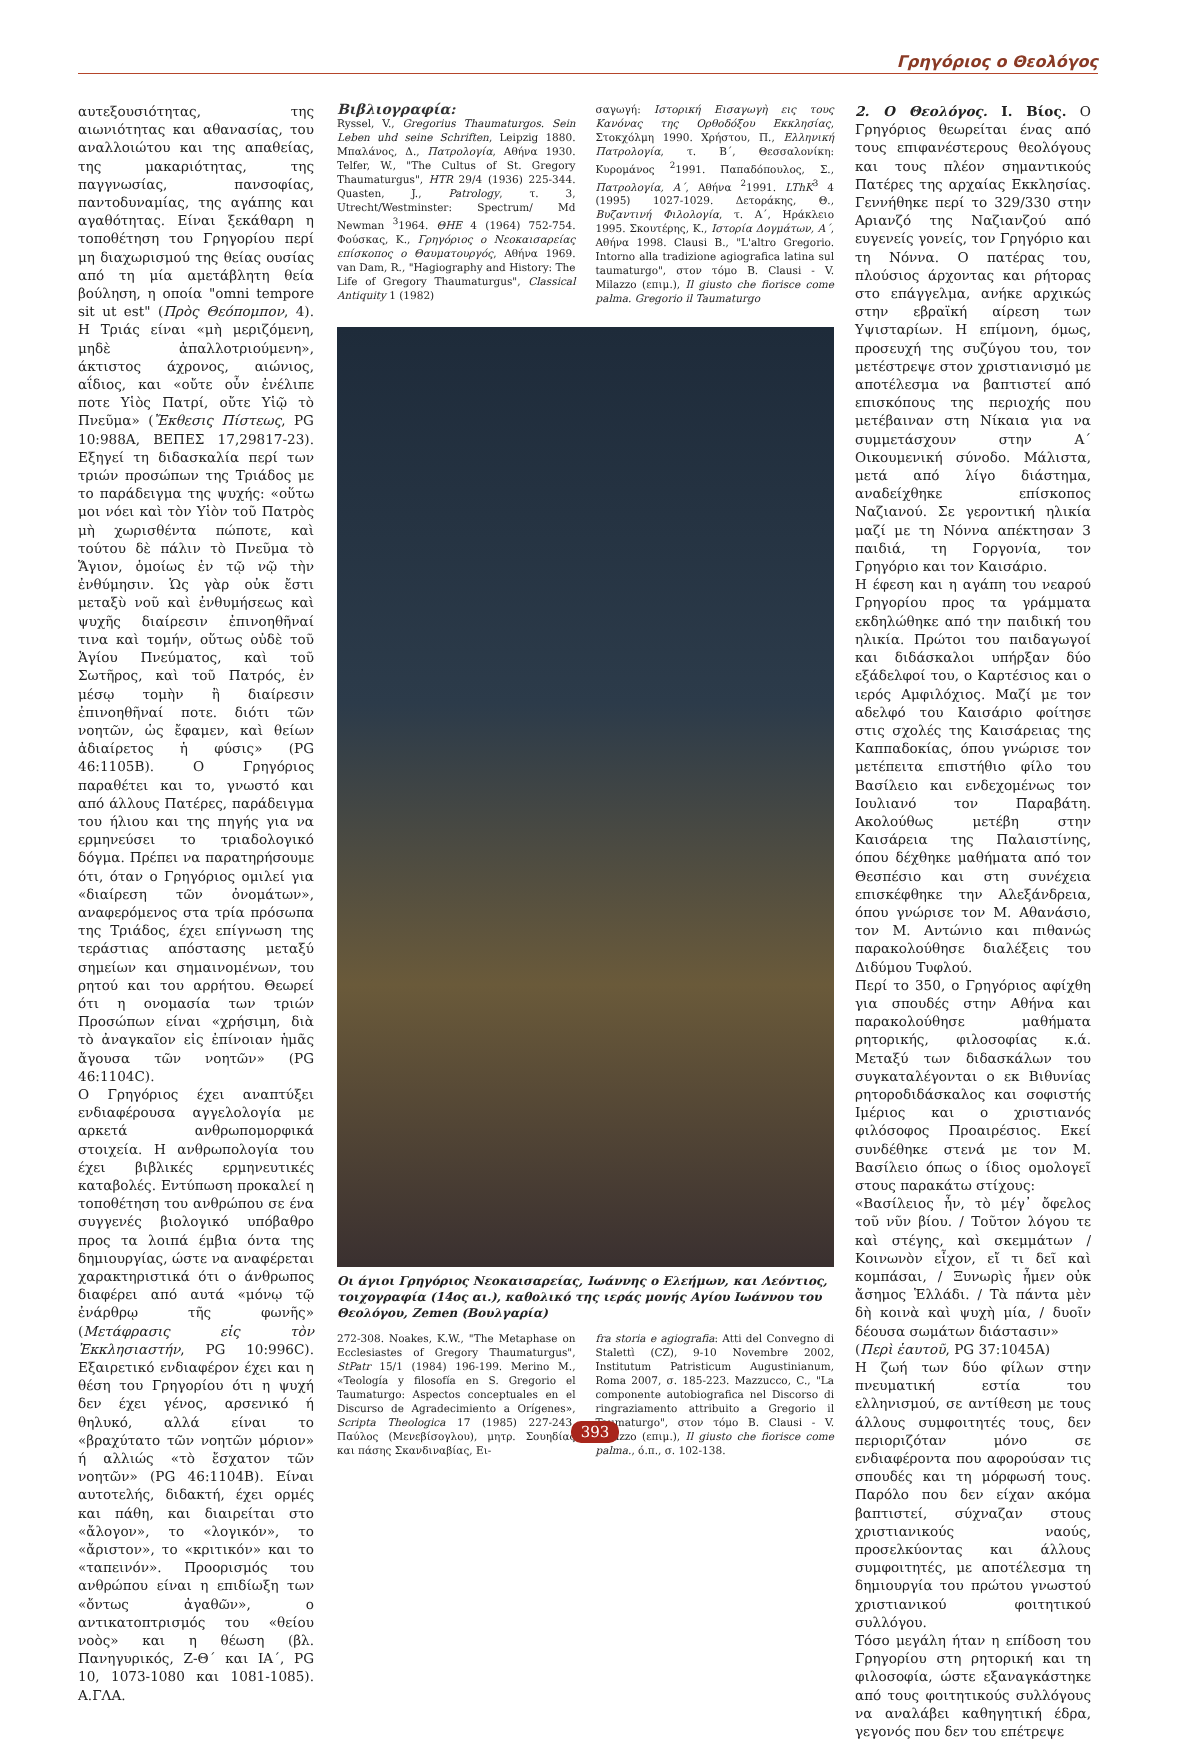Γρηγόριος ο Θεολόγος
αυτεξουσιότητας, της αιωνιότητας και αθανασίας, του αναλλοιώτου και της απαθείας, της μακαριότητας, της παγγνωσίας, πανσοφίας, παντοδυναμίας, της αγάπης και αγαθότητας. Είναι ξεκάθαρη η τοποθέτηση του Γρηγορίου περί μη διαχωρισμού της θείας ουσίας από τη μία αμετάβλητη θεία βούληση, η οποία "omni tempore sit ut est" (Πρὸς Θεόπομπον, 4). Η Τριάς είναι «μὴ μεριζόμενη, μηδὲ ἀπαλλοτριούμενη», άκτιστος άχρονος, αιώνιος, αΐδιος, και «οὔτε οὖν ἐνέλιπε ποτε Υἱὸς Πατρί, οὔτε Υἱῷ τὸ Πνεῦμα» (Ἔκθεσις Πίστεως, PG 10:988A, ΒΕΠΕΣ 17,29817-23). Εξηγεί τη διδασκαλία περί των τριών προσώπων της Τριάδος με το παράδειγμα της ψυχής: «οὕτω μοι νόει καὶ τὸν Υἱὸν τοῦ Πατρὸς μὴ χωρισθέντα πώποτε, καὶ τούτου δὲ πάλιν τὸ Πνεῦμα τὸ Ἅγιον, ὁμοίως ἐν τῷ νῷ τὴν ἐνθύμησιν. Ὡς γὰρ οὐκ ἔστι μεταξὺ νοῦ καὶ ἐνθυμήσεως καὶ ψυχῆς διαίρεσιν ἐπινοηθῆναί τινα καὶ τομήν, οὕτως οὐδὲ τοῦ Ἁγίου Πνεύματος, καὶ τοῦ Σωτῆρος, καὶ τοῦ Πατρός, ἐν μέσῳ τομὴν ἢ διαίρεσιν ἐπινοηθῆναί ποτε. διότι τῶν νοητῶν, ὡς ἔφαμεν, καὶ θείων ἀδιαίρετος ἡ φύσις» (PG 46:1105B). Ο Γρηγόριος παραθέτει και το, γνωστό και από άλλους Πατέρες, παράδειγμα του ήλιου και της πηγής για να ερμηνεύσει το τριαδολογικό δόγμα. Πρέπει να παρατηρήσουμε ότι, όταν ο Γρηγόριος ομιλεί για «διαίρεση τῶν ὀνομάτων», αναφερόμενος στα τρία πρόσωπα της Τριάδος, έχει επίγνωση της τεράστιας απόστασης μεταξύ σημείων και σημαινομένων, του ρητού και του αρρήτου. Θεωρεί ότι η ονομασία των τριών Προσώπων είναι «χρήσιμη, διὰ τὸ ἀναγκαῖον εἰς ἐπίνοιαν ἡμᾶς ἄγουσα τῶν νοητῶν» (PG 46:1104C).
Ο Γρηγόριος έχει αναπτύξει ενδιαφέρουσα αγγελολογία με αρκετά ανθρωπομορφικά στοιχεία. Η ανθρωπολογία του έχει βιβλικές ερμηνευτικές καταβολές. Εντύπωση προκαλεί η τοποθέτηση του ανθρώπου σε ένα συγγενές βιολογικό υπόβαθρο προς τα λοιπά έμβια όντα της δημιουργίας, ώστε να αναφέρεται χαρακτηριστικά ότι ο άνθρωπος διαφέρει από αυτά «μόνῳ τῷ ἐνάρθρῳ τῆς φωνῆς» (Μετάφρασις εἰς τὸν Ἐκκλησιαστήν, PG 10:996C). Εξαιρετικό ενδιαφέρον έχει και η θέση του Γρηγορίου ότι η ψυχή δεν έχει γένος, αρσενικό ή θηλυκό, αλλά είναι το «βραχύτατο τῶν νοητῶν μόριον» ή αλλιώς «τὸ ἔσχατον τῶν νοητῶν» (PG 46:1104B). Είναι αυτοτελής, διδακτή, έχει ορμές και πάθη, και διαιρείται στο «ἄλογον», το «λογικόν», το «ἄριστον», το «κριτικόν» και το «ταπεινόν». Προορισμός του ανθρώπου είναι η επιδίωξη των «ὄντως ἀγαθῶν», ο αντικατοπτρισμός του «θείου νοὸς» και η θέωση (βλ. Πανηγυρικός, Ζ-Θ΄ και ΙΑ΄, PG 10, 1073-1080 και 1081-1085). Α.ΓΛΑ.
Βιβλιογραφία:
Ryssel, V., Gregorius Thaumaturgos. Sein Leben uhd seine Schriften, Leipzig 1880. Μπαλάνος, Δ., Πατρολογία, Αθήνα 1930. Telfer, W., "The Cultus of St. Gregory Thaumaturgus", HTR 29/4 (1936) 225-344. Quasten, J., Patrology, τ. 3, Utrecht/Westminster: Spectrum/ Md Newman <sup>3</sup>1964. ΘΗΕ 4 (1964) 752-754. Φούσκας, Κ., Γρηγόριος ο Νεοκαισαρείας επίσκοπος ο Θαυματουργός, Αθήνα 1969. van Dam, R., "Hagiography and History: The Life of Gregory Thaumaturgus", Classical Antiquity 1 (1982)
σαγωγή: Ιστορική Εισαγωγὴ εις τους Κανόνας της Ορθοδόξου Εκκλησίας, Στοκχόλμη 1990. Χρήστου, Π., Ελληνική Πατρολογία, τ. Β΄, Θεσσαλονίκη: Κυρομάνος <sup>2</sup>1991. Παπαδόπουλος, Σ., Πατρολογία, Α΄, Αθήνα <sup>2</sup>1991. LThK<sup>3</sup> 4 (1995) 1027-1029. Δετοράκης, Θ., Βυζαντινή Φιλολογία, τ. Α΄, Ηράκλειο 1995. Σκουτέρης, Κ., Ιστορία Δογμάτων, Α΄, Αθήνα 1998. Clausi B., "L'altro Gregorio. Intorno alla tradizione agiografica latina sul taumaturgo", στον τόμο B. Clausi - V. Milazzo (επιμ.), Il giusto che fiorisce come palma. Gregorio il Taumaturgo
Οι άγιοι Γρηγόριος Νεοκαισαρείας, Ιωάννης ο Ελεήμων, και Λεόντιος, τοιχογραφία (14ος αι.), καθολικό της ιεράς μονής Αγίου Ιωάννου του Θεολόγου, Zemen (Βουλγαρία)
272-308. Noakes, K.W., "The Metaphase on Ecclesiastes of Gregory Thaumaturgus", StPatr 15/1 (1984) 196-199. Merino M., «Teología y filosofía en S. Gregorio el Taumaturgo: Aspectos conceptuales en el Discurso de Agradecimiento a Orígenes», Scripta Theologica 17 (1985) 227-243. Παύλος (Μενεβίσογλου), μητρ. Σουηδίας και πάσης Σκανδιναβίας, Ει-
fra storia e agiografia: Atti del Convegno di Stalettì (CZ), 9-10 Novembre 2002, Institutum Patristicum Augustinianum, Roma 2007, σ. 185-223. Mazzucco, C., "La componente autobiografica nel Discorso di ringraziamento attribuito a Gregorio il Taumaturgo", στον τόμο B. Clausi - V. Milazzo (επιμ.), Il giusto che fiorisce come palma., ό.π., σ. 102-138.
2. Ο Θεολόγος. Ι. Βίος. Ο Γρηγόριος θεωρείται ένας από τους επιφανέστερους θεολόγους και τους πλέον σημαντικούς Πατέρες της αρχαίας Εκκλησίας. Γεννήθηκε περί το 329/330 στην Αριανζό της Ναζιανζού από ευγενείς γονείς, τον Γρηγόριο και τη Νόννα. Ο πατέρας του, πλούσιος άρχοντας και ρήτορας στο επάγγελμα, ανήκε αρχικώς στην εβραϊκή αίρεση των Υψισταρίων. Η επίμονη, όμως, προσευχή της συζύγου του, τον μετέστρεψε στον χριστιανισμό με αποτέλεσμα να βαπτιστεί από επισκόπους της περιοχής που μετέβαιναν στη Νίκαια για να συμμετάσχουν στην Α΄ Οικουμενική σύνοδο. Μάλιστα, μετά από λίγο διάστημα, αναδείχθηκε επίσκοπος Ναζιανού. Σε γεροντική ηλικία μαζί με τη Νόννα απέκτησαν 3 παιδιά, τη Γοργονία, τον Γρηγόριο και τον Καισάριο.
Η έφεση και η αγάπη του νεαρού Γρηγορίου προς τα γράμματα εκδηλώθηκε από την παιδική του ηλικία. Πρώτοι του παιδαγωγοί και διδάσκαλοι υπήρξαν δύο εξάδελφοί του, ο Καρτέσιος και ο ιερός Αμφιλόχιος. Μαζί με τον αδελφό του Καισάριο φοίτησε στις σχολές της Καισάρειας της Καππαδοκίας, όπου γνώρισε τον μετέπειτα επιστήθιο φίλο του Βασίλειο και ενδεχομένως τον Ιουλιανό τον Παραβάτη. Ακολούθως μετέβη στην Καισάρεια της Παλαιστίνης, όπου δέχθηκε μαθήματα από τον Θεσπέσιο και στη συνέχεια επισκέφθηκε την Αλεξάνδρεια, όπου γνώρισε τον Μ. Αθανάσιο, τον Μ. Αντώνιο και πιθανώς παρακολούθησε διαλέξεις του Διδύμου Τυφλού.
Περί το 350, ο Γρηγόριος αφίχθη για σπουδές στην Αθήνα και παρακολούθησε μαθήματα ρητορικής, φιλοσοφίας κ.ά. Μεταξύ των διδασκάλων του συγκαταλέγονται ο εκ Βιθυνίας ρητοροδιδάσκαλος και σοφιστής Ιμέριος και ο χριστιανός φιλόσοφος Προαιρέσιος. Εκεί συνδέθηκε στενά με τον Μ. Βασίλειο όπως ο ίδιος ομολογεῖ στους παρακάτω στίχους:
«Βασίλειος ἦν, τὸ μέγ᾽ ὄφελος τοῦ νῦν βίου. / Τοῦτον λόγου τε καὶ στέγης, καὶ σκεμμάτων / Κοινωνὸν εἶχον, εἴ τι δεῖ καὶ κομπάσαι, / Ξυνωρὶς ἦμεν οὐκ ἄσημος Ἑλλάδι. / Τὰ πάντα μὲν δὴ κοινὰ καὶ ψυχὴ μία, / δυοῖν δέουσα σωμάτων διάστασιν»
(Περὶ ἑαυτοῦ, PG 37:1045A)
Η ζωή των δύο φίλων στην πνευματική εστία του ελληνισμού, σε αντίθεση με τους άλλους συμφοιτητές τους, δεν περιοριζόταν μόνο σε ενδιαφέροντα που αφορούσαν τις σπουδές και τη μόρφωσή τους. Παρόλο που δεν είχαν ακόμα βαπτιστεί, σύχναζαν στους χριστιανικούς ναούς, προσελκύοντας και άλλους συμφοιτητές, με αποτέλεσμα τη δημιουργία του πρώτου γνωστού χριστιανικού φοιτητικού συλλόγου.
Τόσο μεγάλη ήταν η επίδοση του Γρηγορίου στη ρητορική και τη φιλοσοφία, ώστε εξαναγκάστηκε από τους φοιτητικούς συλλόγους να αναλάβει καθηγητική έδρα, γεγονός που δεν του επέτρεψε
393